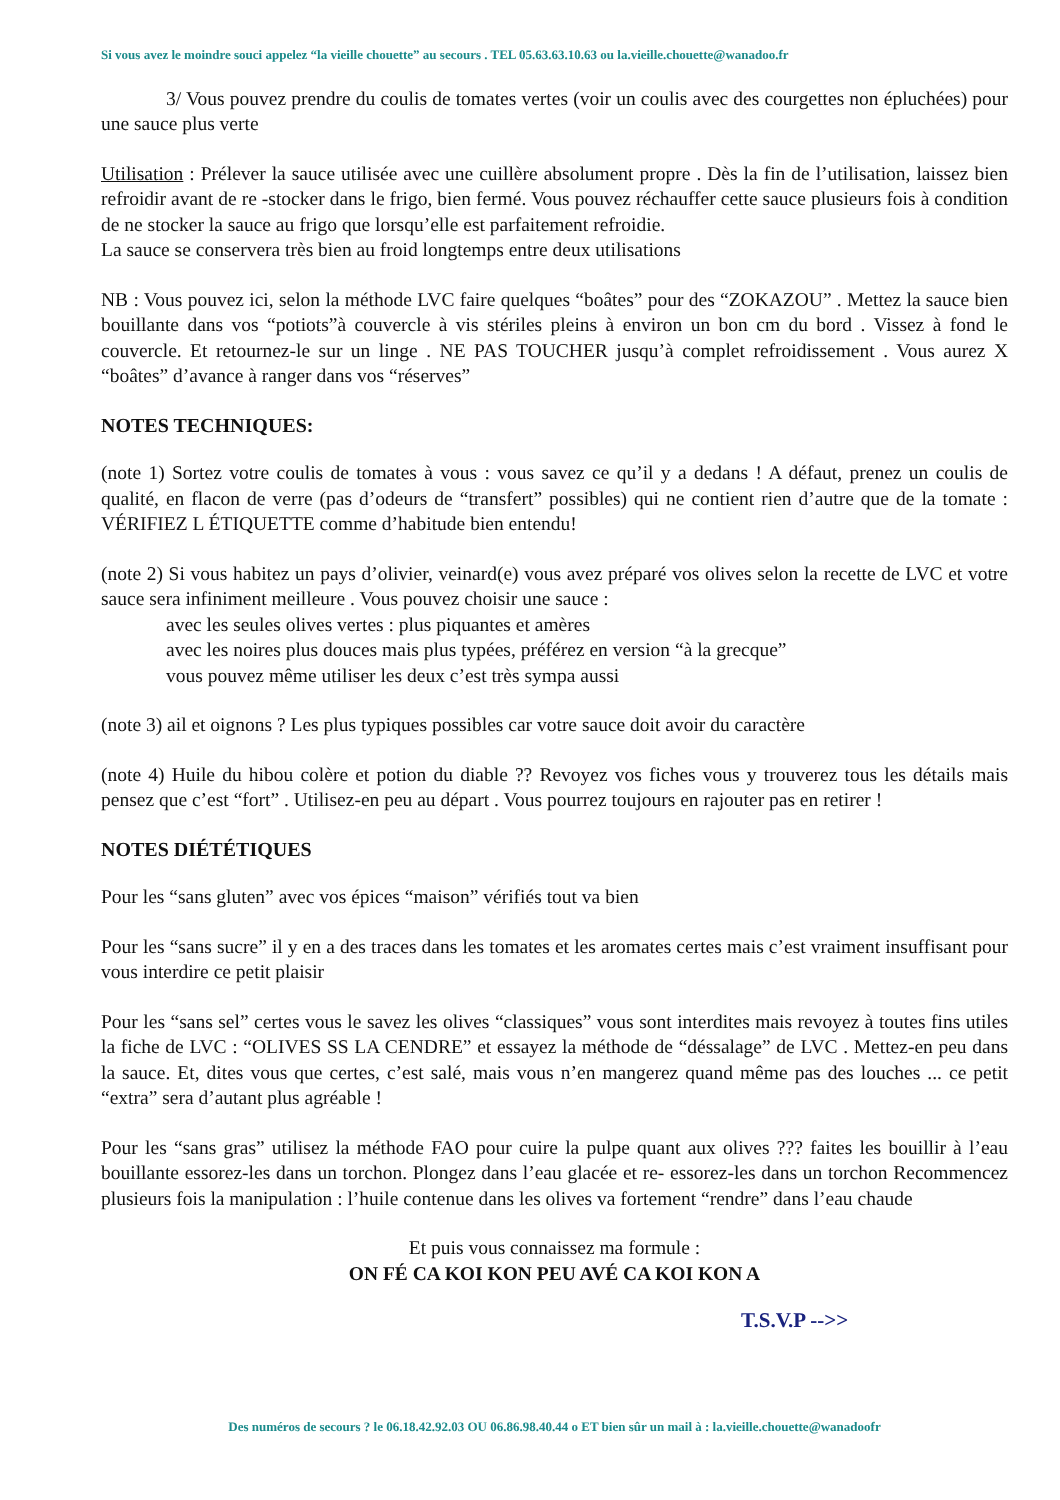Si vous avez le moindre souci appelez “la vieille chouette” au secours . TEL 05.63.63.10.63 ou la.vieille.chouette@wanadoo.fr
3/ Vous pouvez prendre du coulis de tomates vertes (voir un coulis avec des courgettes non épluchées) pour une sauce plus verte
Utilisation : Prélever la sauce utilisée avec une cuillère absolument propre . Dès la fin de l’utilisation, laissez bien refroidir avant de re -stocker dans le frigo, bien fermé. Vous pouvez réchauffer cette sauce plusieurs fois à condition de ne stocker la sauce au frigo que lorsqu’elle est parfaitement refroidie.
La sauce se conservera très bien au froid longtemps entre deux utilisations
NB : Vous pouvez ici, selon la méthode LVC faire quelques “boâtes” pour des “ZOKAZOU” . Mettez la sauce bien bouillante dans vos “potiots”à couvercle à vis stériles pleins à environ un bon cm du bord . Vissez à fond le couvercle. Et retournez-le sur un linge . NE PAS TOUCHER jusqu’à complet refroidissement . Vous aurez X “boâtes” d’avance à ranger dans vos “réserves”
NOTES TECHNIQUES:
(note 1) Sortez votre coulis de tomates à vous : vous savez ce qu’il y a dedans ! A défaut, prenez un coulis de qualité, en flacon de verre (pas d’odeurs de “transfert” possibles) qui ne contient rien d’autre que de la tomate : VÉRIFIEZ L ÉTIQUETTE comme d’habitude bien entendu!
(note 2) Si vous habitez un pays d’olivier, veinard(e) vous avez préparé vos olives selon la recette de LVC et votre sauce sera infiniment meilleure . Vous pouvez choisir une sauce :
avec les seules olives vertes : plus piquantes et amères
avec les noires plus douces mais plus typées, préférez en version “à la grecque”
vous pouvez même utiliser les deux c’est très sympa aussi
(note 3) ail et oignons ? Les plus typiques possibles car votre sauce doit avoir du caractère
(note 4) Huile du hibou colère et potion du diable ?? Revoyez vos fiches vous y trouverez tous les détails mais pensez que c’est “fort” . Utilisez-en peu au départ . Vous pourrez toujours en rajouter pas en retirer !
NOTES DIÉTÉTIQUES
Pour les “sans gluten” avec vos épices “maison” vérifiés tout va bien
Pour les “sans sucre” il y en a des traces dans les tomates et les aromates certes mais c’est vraiment insuffisant pour vous interdire ce petit plaisir
Pour les “sans sel” certes vous le savez les olives “classiques” vous sont interdites mais revoyez à toutes fins utiles la fiche de LVC : “OLIVES SS LA CENDRE” et essayez la méthode de “déssalage” de LVC . Mettez-en peu dans la sauce. Et, dites vous que certes, c’est salé, mais vous n’en mangerez quand même pas des louches ... ce petit “extra” sera d’autant plus agréable !
Pour les “sans gras” utilisez la méthode FAO pour cuire la pulpe quant aux olives ??? faites les bouillir à l’eau bouillante essorez-les dans un torchon. Plongez dans l’eau glacée et re- essorez-les dans un torchon Recommencez plusieurs fois la manipulation : l’huile contenue dans les olives va fortement “rendre” dans l’eau chaude
Et puis vous connaissez ma formule :
ON FÉ CA KOI KON PEU AVÉ CA KOI KON A
T.S.V.P -->>
Des numéros de secours ? le 06.18.42.92.03 OU 06.86.98.40.44 o ET bien sûr un mail à : la.vieille.chouette@wanadoofr